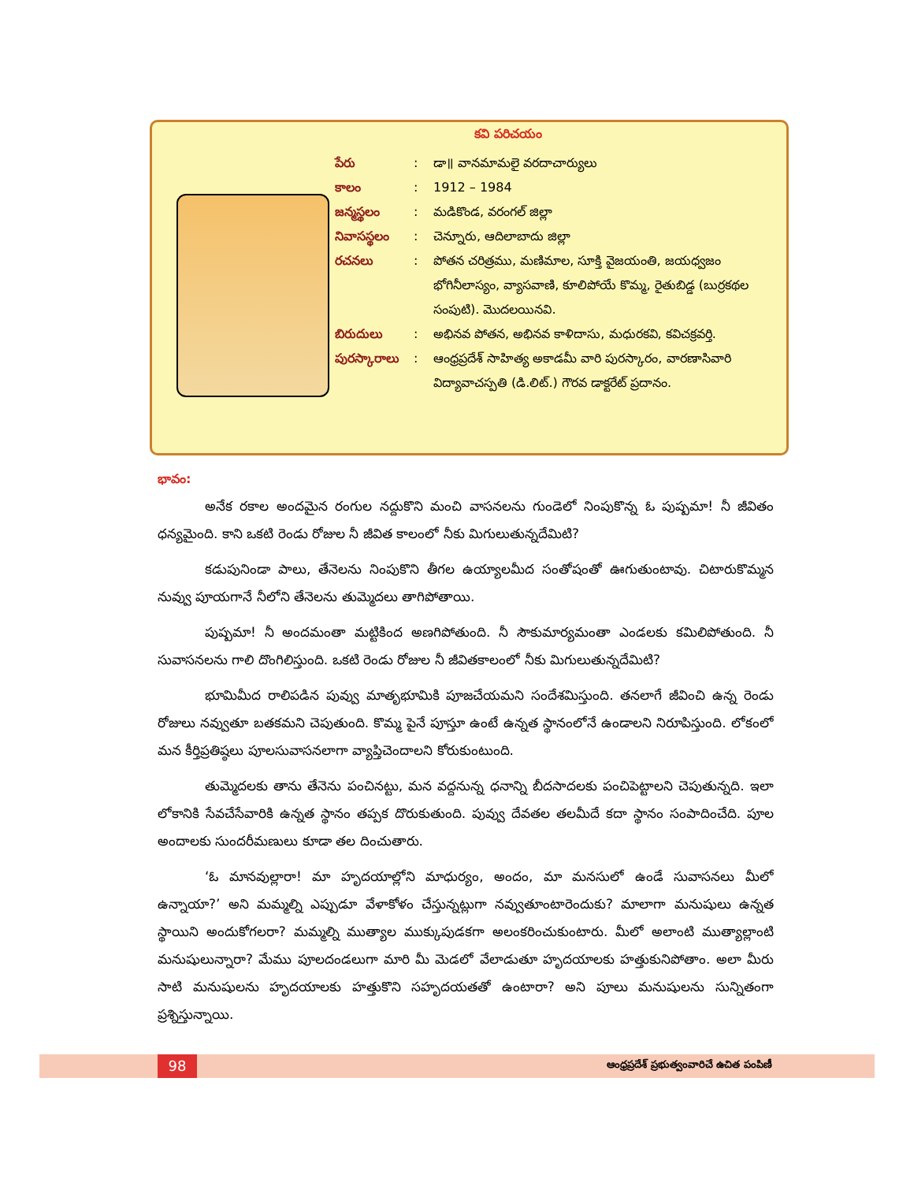కవి పరిచయం
పేరు : డా॥ వానమామలై వరదాచార్యులు
కాలం : 1912 – 1984
జన్మస్థలం : మడికొండ, వరంగల్ జిల్లా
నివాసస్థలం : చెన్నూరు, ఆదిలాబాదు జిల్లా
రచనలు : పోతన చరిత్రము, మణిమాల, సూక్తి వైజయంతి, జయధ్వజం భోగినీలాస్యం, వ్యాసవాణి, కూలిపోయే కొమ్మ, రైతుబిడ్డ (బుర్రకథల సంపుటి). మొదలయినవి.
బిరుదులు : అభినవ పోతన, అభినవ కాళిదాసు, మధురకవి, కవిచక్రవర్తి.
పురస్కారాలు
: ఆంధ్రప్రదేశ్ సాహిత్య అకాడమీ వారి పురస్కారం, వారణాసివారి విద్యావాచస్పతి (డి.లిట్.) గౌరవ డాక్టరేట్ ప్రదానం.
భావం:
అనేక రకాల అందమైన రంగుల నద్దుకొని మంచి వాసనలను గుండెలో నింపుకొన్న ఓ పుష్పమా! నీ జీవితం ధన్యమైంది. కాని ఒకటి రెండు రోజుల నీ జీవిత కాలంలో నీకు మిగులుతున్నదేమిటి?
కడుపునిండా పాలు, తేనెలను నింపుకొని తీగల ఉయ్యాలమీద సంతోషంతో ఊగుతుంటావు. చిటారుకొమ్మన నువ్వు పూయగానే నీలోని తేనెలను తుమ్మెదలు తాగిపోతాయి.
పుష్పమా! నీ అందమంతా మట్టికింద అణగిపోతుంది. నీ సౌకుమార్యమంతా ఎండలకు కమిలిపోతుంది. నీ సువాసనలను గాలి దొంగిలిస్తుంది. ఒకటి రెండు రోజుల నీ జీవితకాలంలో నీకు మిగులుతున్నదేమిటి?
భూమిమీద రాలిపడిన పువ్వు మాతృభూమికి పూజచేయమని సందేశమిస్తుంది. తనలాగే జీవించి ఉన్న రెండు రోజులు నవ్వుతూ బతకమని చెపుతుంది. కొమ్మ పైనే పూస్తూ ఉంటే ఉన్నత స్థానంలోనే ఉండాలని నిరూపిస్తుంది. లోకంలో మన కీర్తిప్రతిష్ఠలు పూలసువాసనలాగా వ్యాప్తిచెందాలని కోరుకుంటుంది.
తుమ్మెదలకు తాను తేనెను పంచినట్టు, మన వద్దనున్న ధనాన్ని బీదసాదలకు పంచిపెట్టాలని చెపుతున్నది. ఇలా లోకానికి సేవచేసేవారికి ఉన్నత స్థానం తప్పక దొరుకుతుంది. పువ్వు దేవతల తలమీదే కదా స్థానం సంపాదించేది. పూల అందాలకు సుందరీమణులు కూడా తల దించుతారు.
‘ఓ మానవుల్లారా! మా హృదయాల్లోని మాధుర్యం, అందం, మా మనసులో ఉండే సువాసనలు మీలో ఉన్నాయా?’ అని మమ్మల్ని ఎప్పుడూ వేళాకోళం చేస్తున్నట్లుగా నవ్వుతూంటారెందుకు? మాలాగా మనుషులు ఉన్నత స్థాయిని అందుకోగలరా? మమ్మల్ని ముత్యాల ముక్కుపుడకగా అలంకరించుకుంటారు. మీలో అలాంటి ముత్యాల్లాంటి మనుషులున్నారా? మేము పూలదండలుగా మారి మీ మెడలో వేలాడుతూ హృదయాలకు హత్తుకునిపోతాం. అలా మీరు సాటి మనుషులను హృదయాలకు హత్తుకొని సహృదయతతో ఉంటారా? అని పూలు మనుషులను సున్నితంగా ప్రశ్నిస్తున్నాయి.
98
ఆంధ్రప్రదేశ్ ప్రభుత్వంవారిచే ఉచిత పంపిణీ